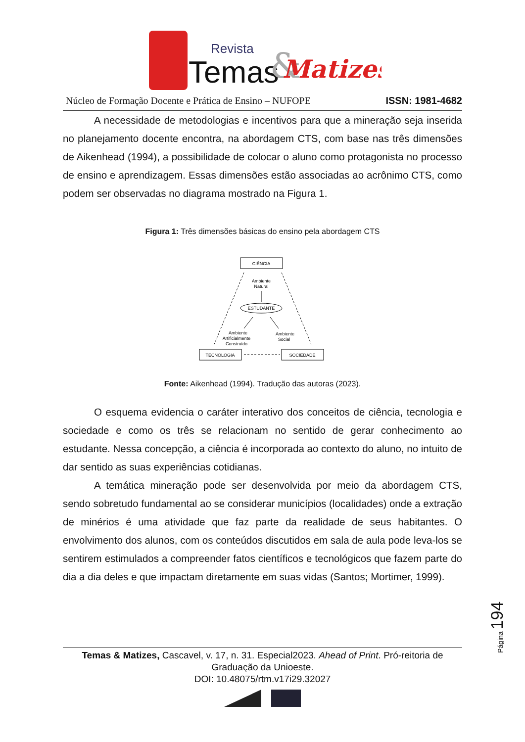Revista
Temas
&
Matizes
Núcleo de Formação Docente e Prática de Ensino – NUFOPE ISSN: 1981-4682
A necessidade de metodologias e incentivos para que a mineração seja inserida no planejamento docente encontra, na abordagem CTS, com base nas três dimensões de Aikenhead (1994), a possibilidade de colocar o aluno como protagonista no processo de ensino e aprendizagem. Essas dimensões estão associadas ao acrônimo CTS, como podem ser observadas no diagrama mostrado na Figura 1.
Figura 1: Três dimensões básicas do ensino pela abordagem CTS
CIÊNCIA
Ambiente
Natural
ESTUDANTE
Ambiente
Artificialmente
Construído
Ambiente
Social
TECNOLOGIA
SOCIEDADE
Fonte: Aikenhead (1994). Tradução das autoras (2023).
O esquema evidencia o caráter interativo dos conceitos de ciência, tecnologia e sociedade e como os três se relacionam no sentido de gerar conhecimento ao estudante. Nessa concepção, a ciência é incorporada ao contexto do aluno, no intuito de dar sentido as suas experiências cotidianas.
A temática mineração pode ser desenvolvida por meio da abordagem CTS, sendo sobretudo fundamental ao se considerar municípios (localidades) onde a extração de minérios é uma atividade que faz parte da realidade de seus habitantes. O envolvimento dos alunos, com os conteúdos discutidos em sala de aula pode leva-los se sentirem estimulados a compreender fatos científicos e tecnológicos que fazem parte do dia a dia deles e que impactam diretamente em suas vidas (Santos; Mortimer, 1999).
Página 194
Temas & Matizes, Cascavel, v. 17, n. 31. Especial2023. Ahead of Print. Pró-reitoria de Graduação da Unioeste.
DOI: 10.48075/rtm.v17i29.32027